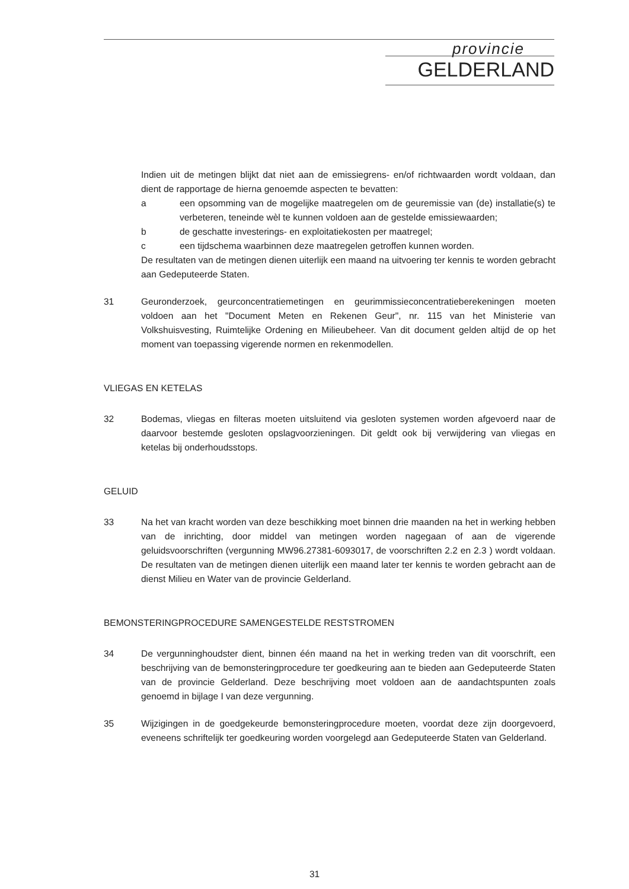provincie
GELDERLAND
Indien uit de metingen blijkt dat niet aan de emissiegrens- en/of richtwaarden wordt voldaan, dan dient de rapportage de hierna genoemde aspecten te bevatten:
a een opsomming van de mogelijke maatregelen om de geuremissie van (de) installatie(s) te verbeteren, teneinde wèl te kunnen voldoen aan de gestelde emissiewaarden;
b de geschatte investerings- en exploitatiekosten per maatregel;
c een tijdschema waarbinnen deze maatregelen getroffen kunnen worden.
De resultaten van de metingen dienen uiterlijk een maand na uitvoering ter kennis te worden gebracht aan Gedeputeerde Staten.
31 Geuronderzoek, geurconcentratiemetingen en geurimmissieconcentratieberekeningen moeten voldoen aan het "Document Meten en Rekenen Geur", nr. 115 van het Ministerie van Volkshuisvesting, Ruimtelijke Ordening en Milieubeheer. Van dit document gelden altijd de op het moment van toepassing vigerende normen en rekenmodellen.
VLIEGAS EN KETELAS
32 Bodemas, vliegas en filteras moeten uitsluitend via gesloten systemen worden afgevoerd naar de daarvoor bestemde gesloten opslagvoorzieningen. Dit geldt ook bij verwijdering van vliegas en ketelas bij onderhoudsstops.
GELUID
33 Na het van kracht worden van deze beschikking moet binnen drie maanden na het in werking hebben van de inrichting, door middel van metingen worden nagegaan of aan de vigerende geluidsvoorschriften (vergunning MW96.27381-6093017, de voorschriften 2.2 en 2.3 ) wordt voldaan. De resultaten van de metingen dienen uiterlijk een maand later ter kennis te worden gebracht aan de dienst Milieu en Water van de provincie Gelderland.
BEMONSTERINGPROCEDURE SAMENGESTELDE RESTSTROMEN
34 De vergunninghoudster dient, binnen één maand na het in werking treden van dit voorschrift, een beschrijving van de bemonsteringprocedure ter goedkeuring aan te bieden aan Gedeputeerde Staten van de provincie Gelderland. Deze beschrijving moet voldoen aan de aandachtspunten zoals genoemd in bijlage I van deze vergunning.
35 Wijzigingen in de goedgekeurde bemonsteringprocedure moeten, voordat deze zijn doorgevoerd, eveneens schriftelijk ter goedkeuring worden voorgelegd aan Gedeputeerde Staten van Gelderland.
31